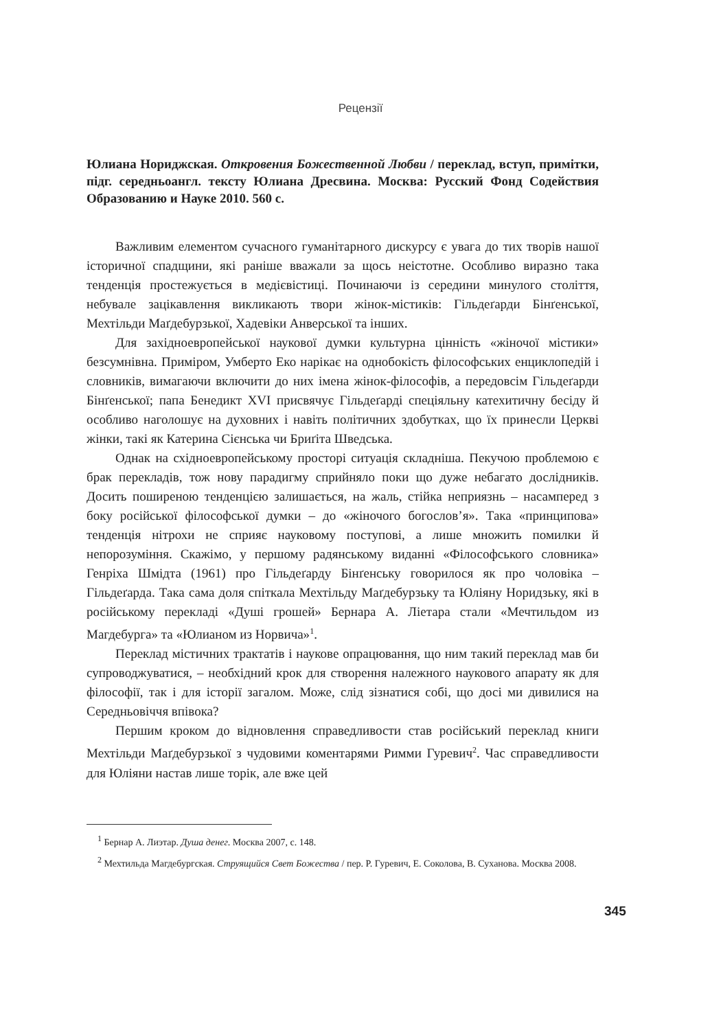Рецензії
Юлиана Нориджская. Откровения Божественной Любви / переклад, вступ, примітки, підг. середньоангл. тексту Юлиана Дресвина. Москва: Русский Фонд Содействия Образованию и Науке 2010. 560 с.
Важливим елементом сучасного гуманітарного дискурсу є увага до тих творів нашої історичної спадщини, які раніше вважали за щось неістотне. Особливо виразно така тенденція простежується в медієвістиці. Починаючи із середини минулого століття, небувале зацікавлення викликають твори жінок-містиків: Гільдеґарди Бінґенської, Мехтільди Маґдебурзької, Хадевіки Анверської та інших.
Для західноевропейської наукової думки культурна цінність «жіночої містики» безсумнівна. Приміром, Умберто Еко нарікає на однобокість філософських енциклопедій і словників, вимагаючи включити до них імена жінок-філософів, а передовсім Гільдеґарди Бінґенської; папа Бенедикт XVI присвячує Гільдеґарді спеціяльну катехитичну бесіду й особливо наголошує на духовних і навіть політичних здобутках, що їх принесли Церкві жінки, такі як Катерина Сієнська чи Бриґіта Шведська.
Однак на східноевропейському просторі ситуація складніша. Пекучою проблемою є брак перекладів, тож нову парадигму сприйняло поки що дуже небагато дослідників. Досить поширеною тенденцією залишається, на жаль, стійка неприязнь – насамперед з боку російської філософської думки – до «жіночого богослов’я». Така «принципова» тенденція нітрохи не сприяє науковому поступові, а лише множить помилки й непорозуміння. Скажімо, у першому радянському виданні «Філософського словника» Генріха Шмідта (1961) про Гільдеґарду Бінґенську говорилося як про чоловіка – Гільдеґарда. Така сама доля спіткала Мехтільду Маґдебурзьку та Юліяну Норидзьку, які в російському перекладі «Душі грошей» Бернара А. Ліетара стали «Мечтильдом из Магдебурга» та «Юлианом из Норвича»<sup>1</sup>.
Переклад містичних трактатів і наукове опрацювання, що ним такий переклад мав би супроводжуватися, – необхідний крок для створення належного наукового апарату як для філософії, так і для історії загалом. Може, слід зізнатися собі, що досі ми дивилися на Середньовіччя впівока?
Першим кроком до відновлення справедливости став російський переклад книги Мехтільди Маґдебурзької з чудовими коментарями Римми Гуревич<sup>2</sup>. Час справедливости для Юліяни настав лише торік, але вже цей
<sup>1</sup> Бернар А. Лиэтар. Душа денег. Москва 2007, с. 148.
<sup>2</sup> Мехтильда Магдебургская. Струящийся Свет Божества / пер. Р. Гуревич, Е. Соколова, В. Суханова. Москва 2008.
345